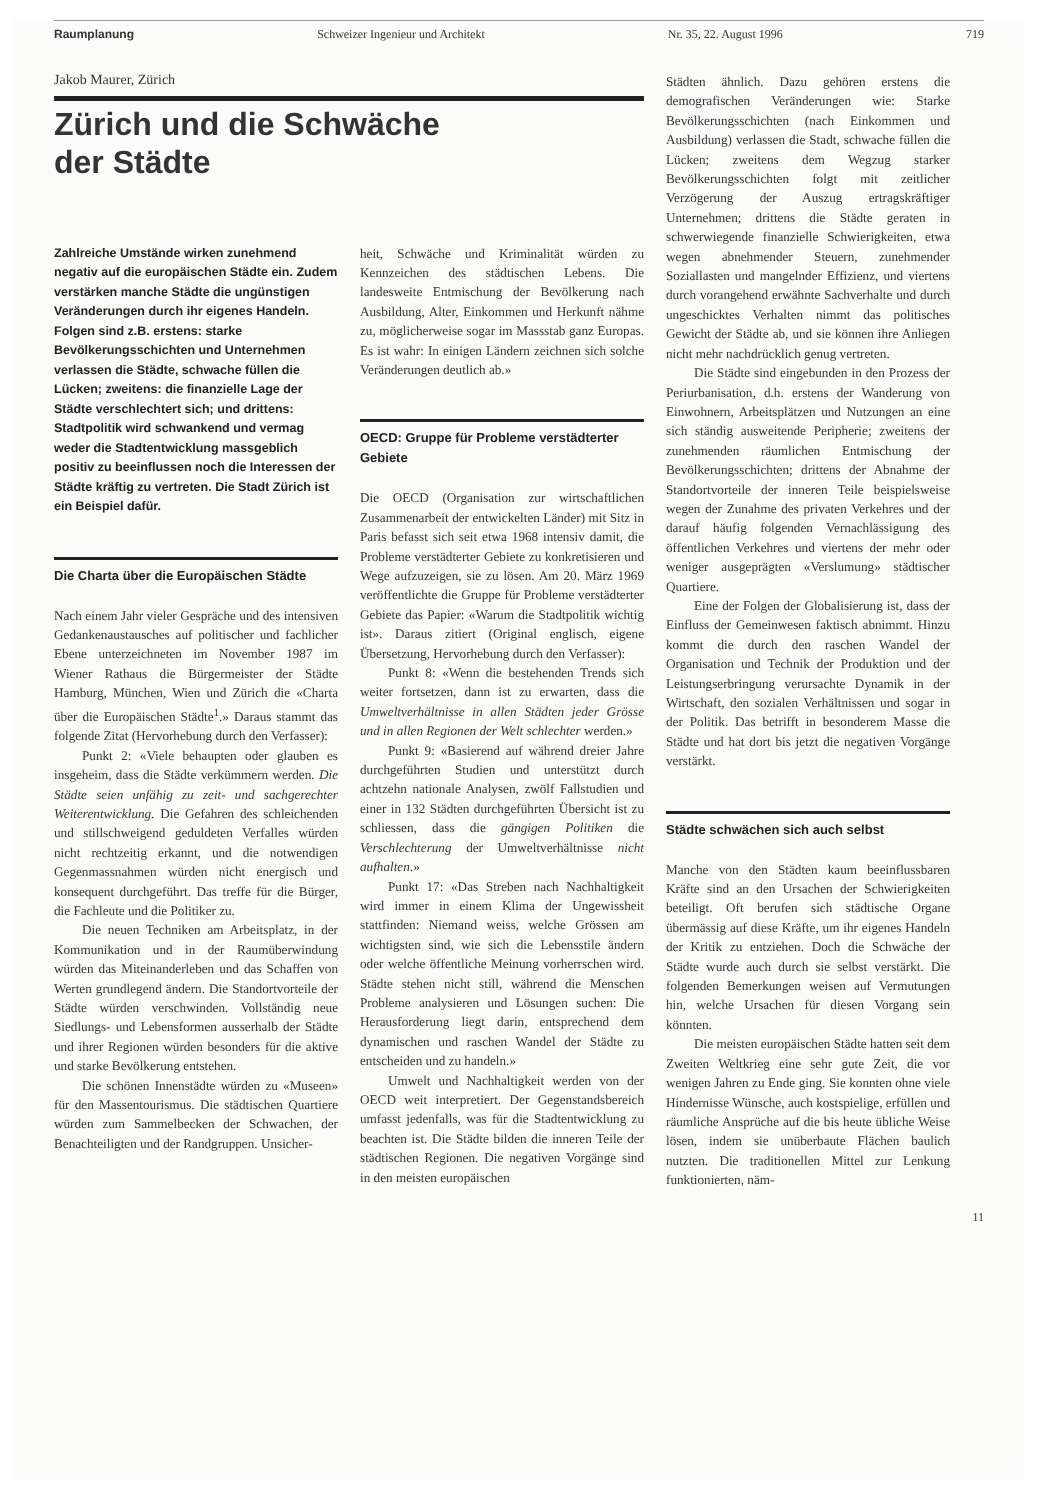Raumplanung Schweizer Ingenieur und Architekt Nr. 35, 22. August 1996 719
Jakob Maurer, Zürich
Zürich und die Schwäche
der Städte
Städten ähnlich. Dazu gehören erstens die demografischen Veränderungen wie: Starke Bevölkerungsschichten (nach Einkommen und Ausbildung) verlassen die Stadt, schwache füllen die Lücken; zweitens dem Wegzug starker Bevölkerungsschichten folgt mit zeitlicher Verzögerung der Auszug ertragskräftiger Unternehmen; drittens die Städte geraten in schwerwiegende finanzielle Schwierigkeiten, etwa wegen abnehmender Steuern, zunehmender Soziallasten und mangelnder Effizienz, und viertens durch vorangehend erwähnte Sachverhalte und durch ungeschicktes Verhalten nimmt das politisches Gewicht der Städte ab, und sie können ihre Anliegen nicht mehr nachdrücklich genug vertreten.
Die Städte sind eingebunden in den Prozess der Periurbanisation, d.h. erstens der Wanderung von Einwohnern, Arbeitsplätzen und Nutzungen an eine sich ständig ausweitende Peripherie; zweitens der zunehmenden räumlichen Entmischung der Bevölkerungsschichten; drittens der Abnahme der Standortvorteile der inneren Teile beispielsweise wegen der Zunahme des privaten Verkehres und der darauf häufig folgenden Vernachlässigung des öffentlichen Verkehres und viertens der mehr oder weniger ausgeprägten «Verslumung» städtischer Quartiere.
Eine der Folgen der Globalisierung ist, dass der Einfluss der Gemeinwesen faktisch abnimmt. Hinzu kommt die durch den raschen Wandel der Organisation und Technik der Produktion und der Leistungserbringung verursachte Dynamik in der Wirtschaft, den sozialen Verhältnissen und sogar in der Politik. Das betrifft in besonderem Masse die Städte und hat dort bis jetzt die negativen Vorgänge verstärkt.
Städte schwächen sich auch selbst
Manche von den Städten kaum beeinflussbaren Kräfte sind an den Ursachen der Schwierigkeiten beteiligt. Oft berufen sich städtische Organe übermässig auf diese Kräfte, um ihr eigenes Handeln der Kritik zu entziehen. Doch die Schwäche der Städte wurde auch durch sie selbst verstärkt. Die folgenden Bemerkungen weisen auf Vermutungen hin, welche Ursachen für diesen Vorgang sein könnten.
Die meisten europäischen Städte hatten seit dem Zweiten Weltkrieg eine sehr gute Zeit, die vor wenigen Jahren zu Ende ging. Sie konnten ohne viele Hindernisse Wünsche, auch kostspielige, erfüllen und räumliche Ansprüche auf die bis heute übliche Weise lösen, indem sie unüberbaute Flächen baulich nutzten. Die traditionellen Mittel zur Lenkung funktionierten, näm-
Zahlreiche Umstände wirken zunehmend negativ auf die europäischen Städte ein. Zudem verstärken manche Städte die ungünstigen Veränderungen durch ihr eigenes Handeln. Folgen sind z.B. erstens: starke Bevölkerungsschichten und Unternehmen verlassen die Städte, schwache füllen die Lücken; zweitens: die finanzielle Lage der Städte verschlechtert sich; und drittens: Stadtpolitik wird schwankend und vermag weder die Stadtentwicklung massgeblich positiv zu beeinflussen noch die Interessen der Städte kräftig zu vertreten. Die Stadt Zürich ist ein Beispiel dafür.
Die Charta über die Europäischen Städte
Nach einem Jahr vieler Gespräche und des intensiven Gedankenaustausches auf politischer und fachlicher Ebene unterzeichneten im November 1987 im Wiener Rathaus die Bürgermeister der Städte Hamburg, München, Wien und Zürich die «Charta über die Europäischen Städte<sup>1</sup>.» Daraus stammt das folgende Zitat (Hervorhebung durch den Verfasser):
Punkt 2: «Viele behaupten oder glauben es insgeheim, dass die Städte verkümmern werden. Die Städte seien unfähig zu zeit- und sachgerechter Weiterentwicklung. Die Gefahren des schleichenden und stillschweigend geduldeten Verfalles würden nicht rechtzeitig erkannt, und die notwendigen Gegenmassnahmen würden nicht energisch und konsequent durchgeführt. Das treffe für die Bürger, die Fachleute und die Politiker zu.
Die neuen Techniken am Arbeitsplatz, in der Kommunikation und in der Raumüberwindung würden das Miteinanderleben und das Schaffen von Werten grundlegend ändern. Die Standortvorteile der Städte würden verschwinden. Vollständig neue Siedlungs- und Lebensformen ausserhalb der Städte und ihrer Regionen würden besonders für die aktive und starke Bevölkerung entstehen.
Die schönen Innenstädte würden zu «Museen» für den Massentourismus. Die städtischen Quartiere würden zum Sammelbecken der Schwachen, der Benachteiligten und der Randgruppen. Unsicher-
heit, Schwäche und Kriminalität würden zu Kennzeichen des städtischen Lebens. Die landesweite Entmischung der Bevölkerung nach Ausbildung, Alter, Einkommen und Herkunft nähme zu, möglicherweise sogar im Massstab ganz Europas. Es ist wahr: In einigen Ländern zeichnen sich solche Veränderungen deutlich ab.»
OECD: Gruppe für Probleme verstädterter Gebiete
Die OECD (Organisation zur wirtschaftlichen Zusammenarbeit der entwickelten Länder) mit Sitz in Paris befasst sich seit etwa 1968 intensiv damit, die Probleme verstädterter Gebiete zu konkretisieren und Wege aufzuzeigen, sie zu lösen. Am 20. März 1969 veröffentlichte die Gruppe für Probleme verstädterter Gebiete das Papier: «Warum die Stadtpolitik wichtig ist». Daraus zitiert (Original englisch, eigene Übersetzung, Hervorhebung durch den Verfasser):
Punkt 8: «Wenn die bestehenden Trends sich weiter fortsetzen, dann ist zu erwarten, dass die Umweltverhältnisse in allen Städten jeder Grösse und in allen Regionen der Welt schlechter werden.»
Punkt 9: «Basierend auf während dreier Jahre durchgeführten Studien und unterstützt durch achtzehn nationale Analysen, zwölf Fallstudien und einer in 132 Städten durchgeführten Übersicht ist zu schliessen, dass die gängigen Politiken die Verschlechterung der Umweltverhältnisse nicht aufhalten.»
Punkt 17: «Das Streben nach Nachhaltigkeit wird immer in einem Klima der Ungewissheit stattfinden: Niemand weiss, welche Grössen am wichtigsten sind, wie sich die Lebensstile ändern oder welche öffentliche Meinung vorherrschen wird. Städte stehen nicht still, während die Menschen Probleme analysieren und Lösungen suchen: Die Herausforderung liegt darin, entsprechend dem dynamischen und raschen Wandel der Städte zu entscheiden und zu handeln.»
Umwelt und Nachhaltigkeit werden von der OECD weit interpretiert. Der Gegenstandsbereich umfasst jedenfalls, was für die Stadtentwicklung zu beachten ist. Die Städte bilden die inneren Teile der städtischen Regionen. Die negativen Vorgänge sind in den meisten europäischen
11